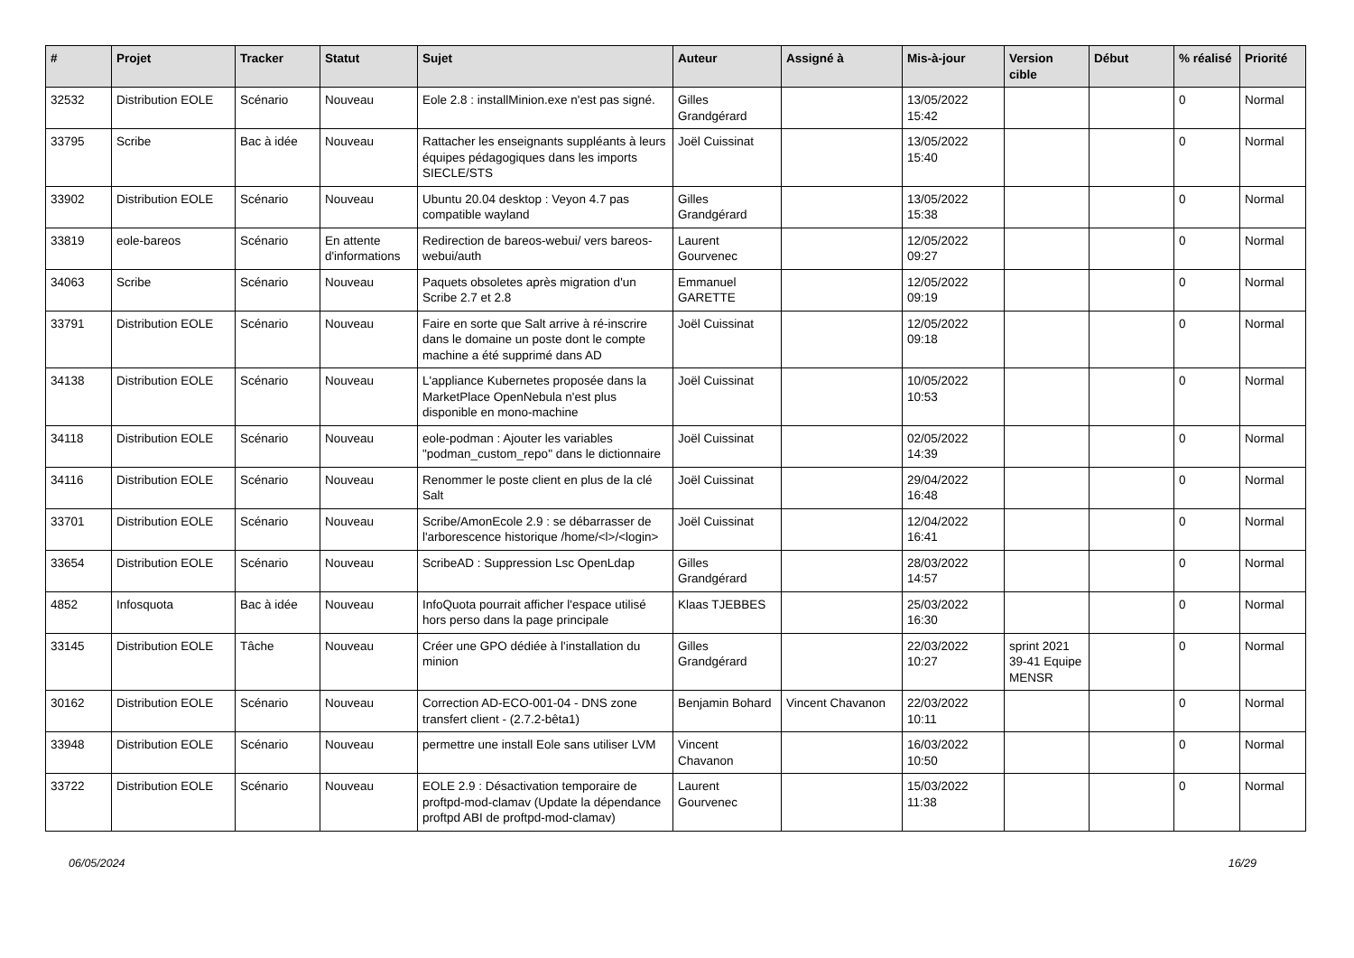| # | Projet | Tracker | Statut | Sujet | Auteur | Assigné à | Mis-à-jour | Version cible | Début | % réalisé | Priorité |
| --- | --- | --- | --- | --- | --- | --- | --- | --- | --- | --- | --- |
| 32532 | Distribution EOLE | Scénario | Nouveau | Eole 2.8 : installMinion.exe n'est pas signé. | Gilles Grandgérard | | 13/05/2022 15:42 | | | 0 | Normal |
| 33795 | Scribe | Bac à idée | Nouveau | Rattacher les enseignants suppléants à leurs équipes pédagogiques dans les imports SIECLE/STS | Joël Cuissinat | | 13/05/2022 15:40 | | | 0 | Normal |
| 33902 | Distribution EOLE | Scénario | Nouveau | Ubuntu 20.04 desktop : Veyon 4.7 pas compatible wayland | Gilles Grandgérard | | 13/05/2022 15:38 | | | 0 | Normal |
| 33819 | eole-bareos | Scénario | En attente d'informations | Redirection de bareos-webui/ vers bareos-webui/auth | Laurent Gourvenec | | 12/05/2022 09:27 | | | 0 | Normal |
| 34063 | Scribe | Scénario | Nouveau | Paquets obsoletes après migration d'un Scribe 2.7 et 2.8 | Emmanuel GARETTE | | 12/05/2022 09:19 | | | 0 | Normal |
| 33791 | Distribution EOLE | Scénario | Nouveau | Faire en sorte que Salt arrive à ré-inscrire dans le domaine un poste dont le compte machine a été supprimé dans AD | Joël Cuissinat | | 12/05/2022 09:18 | | | 0 | Normal |
| 34138 | Distribution EOLE | Scénario | Nouveau | L'appliance Kubernetes proposée dans la MarketPlace OpenNebula n'est plus disponible en mono-machine | Joël Cuissinat | | 10/05/2022 10:53 | | | 0 | Normal |
| 34118 | Distribution EOLE | Scénario | Nouveau | eole-podman : Ajouter les variables "podman_custom_repo" dans le dictionnaire | Joël Cuissinat | | 02/05/2022 14:39 | | | 0 | Normal |
| 34116 | Distribution EOLE | Scénario | Nouveau | Renommer le poste client en plus de la clé Salt | Joël Cuissinat | | 29/04/2022 16:48 | | | 0 | Normal |
| 33701 | Distribution EOLE | Scénario | Nouveau | Scribe/AmonEcole 2.9 : se débarrasser de l'arborescence historique /home/<l>/<login> | Joël Cuissinat | | 12/04/2022 16:41 | | | 0 | Normal |
| 33654 | Distribution EOLE | Scénario | Nouveau | ScribeAD : Suppression Lsc OpenLdap | Gilles Grandgérard | | 28/03/2022 14:57 | | | 0 | Normal |
| 4852 | Infosquota | Bac à idée | Nouveau | InfoQuota pourrait afficher l'espace utilisé hors perso dans la page principale | Klaas TJEBBES | | 25/03/2022 16:30 | | | 0 | Normal |
| 33145 | Distribution EOLE | Tâche | Nouveau | Créer une GPO dédiée à l'installation du minion | Gilles Grandgérard | | 22/03/2022 10:27 | sprint 2021 39-41 Equipe MENSR | | 0 | Normal |
| 30162 | Distribution EOLE | Scénario | Nouveau | Correction AD-ECO-001-04 - DNS zone transfert client - (2.7.2-bêta1) | Benjamin Bohard | Vincent Chavanon | 22/03/2022 10:11 | | | 0 | Normal |
| 33948 | Distribution EOLE | Scénario | Nouveau | permettre une install Eole sans utiliser LVM | Vincent Chavanon | | 16/03/2022 10:50 | | | 0 | Normal |
| 33722 | Distribution EOLE | Scénario | Nouveau | EOLE 2.9 : Désactivation temporaire de proftpd-mod-clamav (Update la dépendance proftpd ABI de proftpd-mod-clamav) | Laurent Gourvenec | | 15/03/2022 11:38 | | | 0 | Normal |
06/05/2024 16/29